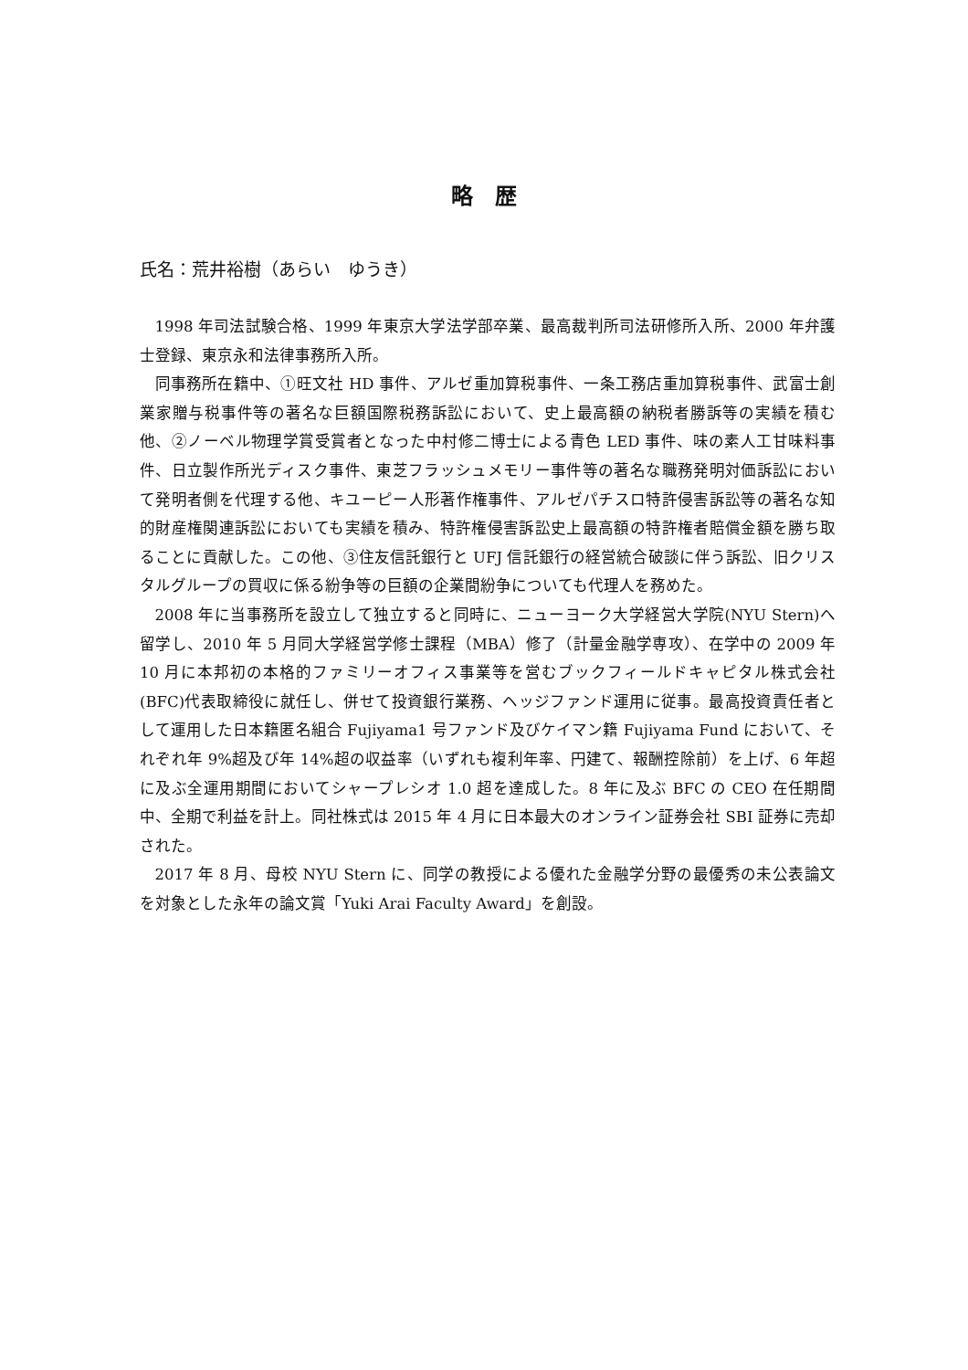略　歴
氏名：荒井裕樹（あらい　ゆうき）
1998 年司法試験合格、1999 年東京大学法学部卒業、最高裁判所司法研修所入所、2000 年弁護士登録、東京永和法律事務所入所。
同事務所在籍中、①旺文社 HD 事件、アルゼ重加算税事件、一条工務店重加算税事件、武富士創業家贈与税事件等の著名な巨額国際税務訴訟において、史上最高額の納税者勝訴等の実績を積む他、②ノーベル物理学賞受賞者となった中村修二博士による青色 LED 事件、味の素人工甘味料事件、日立製作所光ディスク事件、東芝フラッシュメモリー事件等の著名な職務発明対価訴訟において発明者側を代理する他、キユーピー人形著作権事件、アルゼパチスロ特許侵害訴訟等の著名な知的財産権関連訴訟においても実績を積み、特許権侵害訴訟史上最高額の特許権者賠償金額を勝ち取ることに貢献した。この他、③住友信託銀行と UFJ 信託銀行の経営統合破談に伴う訴訟、旧クリスタルグループの買収に係る紛争等の巨額の企業間紛争についても代理人を務めた。
2008 年に当事務所を設立して独立すると同時に、ニューヨーク大学経営大学院(NYU Stern)へ留学し、2010 年 5 月同大学経営学修士課程（MBA）修了（計量金融学専攻）、在学中の 2009 年 10 月に本邦初の本格的ファミリーオフィス事業等を営むブックフィールドキャピタル株式会社(BFC)代表取締役に就任し、併せて投資銀行業務、ヘッジファンド運用に従事。最高投資責任者として運用した日本籍匿名組合 Fujiyama1 号ファンド及びケイマン籍 Fujiyama Fund において、それぞれ年 9%超及び年 14%超の収益率（いずれも複利年率、円建て、報酬控除前）を上げ、6 年超に及ぶ全運用期間においてシャープレシオ 1.0 超を達成した。8 年に及ぶ BFC の CEO 在任期間中、全期で利益を計上。同社株式は 2015 年 4 月に日本最大のオンライン証券会社 SBI 証券に売却された。
2017 年 8 月、母校 NYU Stern に、同学の教授による優れた金融学分野の最優秀の未公表論文を対象とした永年の論文賞「Yuki Arai Faculty Award」を創設。